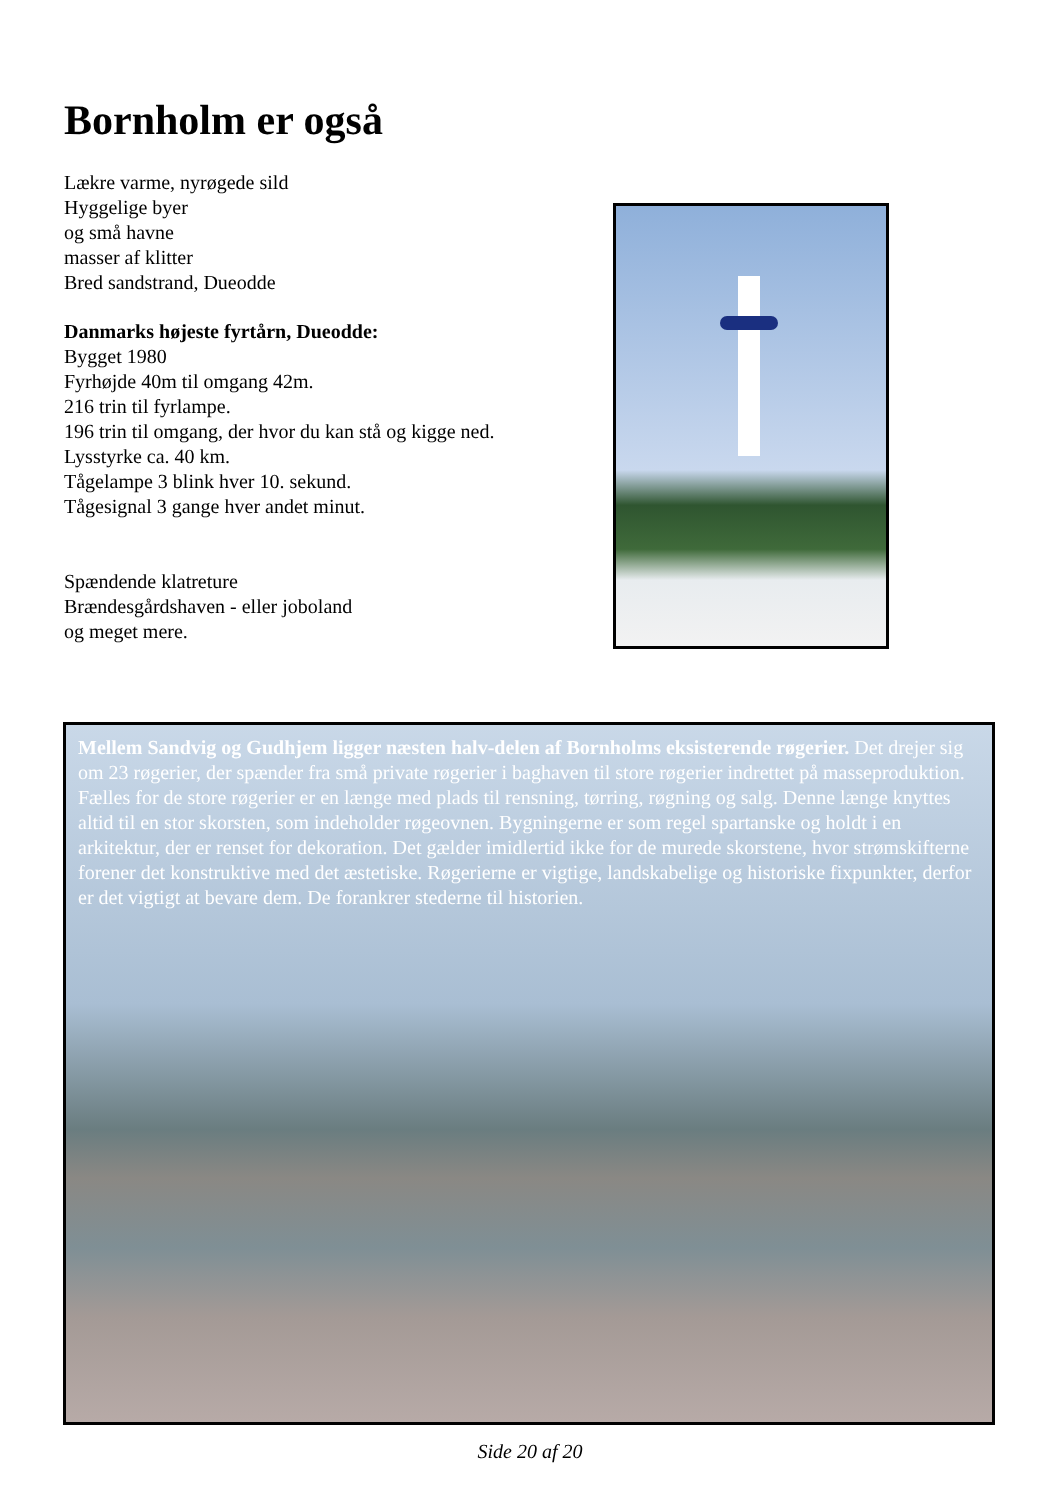Bornholm er også
Lækre varme, nyrøgede sild
Hyggelige byer
og små havne
masser af klitter
Bred sandstrand, Dueodde
Danmarks højeste fyrtårn, Dueodde:
Bygget 1980
Fyrhøjde 40m til omgang 42m.
216 trin til fyrlampe.
196 trin til omgang, der hvor du kan stå og kigge ned.
Lysstyrke ca. 40 km.
Tågelampe 3 blink hver 10. sekund.
Tågesignal 3 gange hver andet minut.
Spændende klatreture
Brændesgårdshaven - eller joboland
og meget mere.
Mellem Sandvig og Gudhjem ligger næsten halv-delen af Bornholms eksisterende røgerier. Det drejer sig om 23 røgerier, der spænder fra små private røgerier i baghaven til store røgerier indrettet på masseproduktion. Fælles for de store røgerier er en længe med plads til rensning, tørring, røgning og salg. Denne længe knyttes altid til en stor skorsten, som indeholder røgeovnen. Bygningerne er som regel spartanske og holdt i en arkitektur, der er renset for dekoration. Det gælder imidlertid ikke for de murede skorstene, hvor strømskifterne forener det konstruktive med det æstetiske. Røgerierne er vigtige, landskabelige og historiske fixpunkter, derfor er det vigtigt at bevare dem. De forankrer stederne til historien.
Side 20 af 20